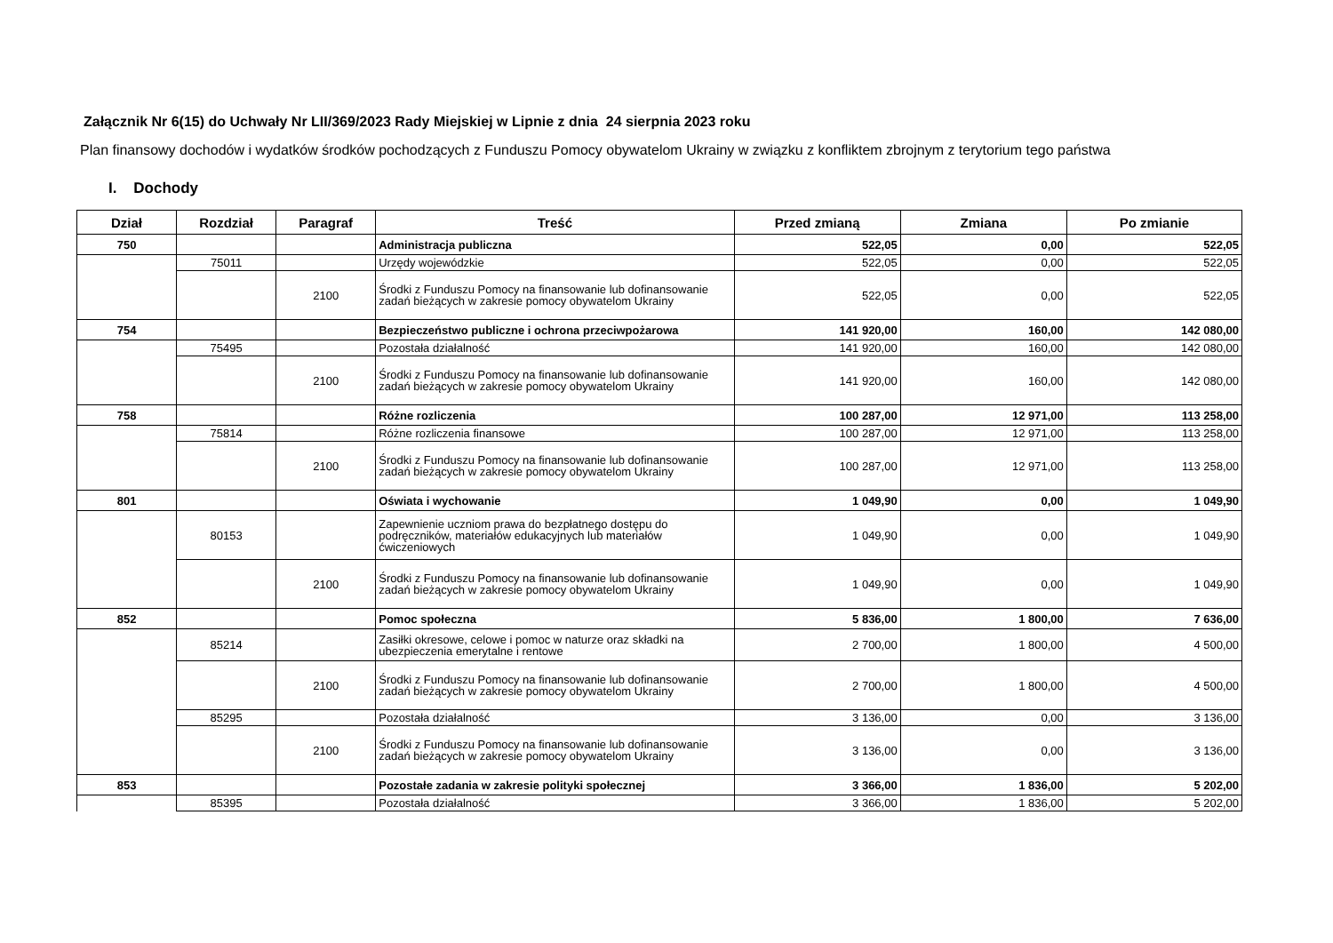Załącznik Nr 6(15) do Uchwały Nr LII/369/2023 Rady Miejskiej w Lipnie z dnia 24 sierpnia 2023 roku
Plan finansowy dochodów i wydatków środków pochodzących z Funduszu Pomocy obywatelom Ukrainy w związku z konfliktem zbrojnym z terytorium tego państwa
I. Dochody
| Dział | Rozdział | Paragraf | Treść | Przed zmianą | Zmiana | Po zmianie |
| --- | --- | --- | --- | --- | --- | --- |
| 750 | | | Administracja publiczna | 522,05 | 0,00 | 522,05 |
| | 75011 | | Urzędy wojewódzkie | 522,05 | 0,00 | 522,05 |
| | | 2100 | Środki z Funduszu Pomocy na finansowanie lub dofinansowanie zadań bieżących w zakresie pomocy obywatelom Ukrainy | 522,05 | 0,00 | 522,05 |
| 754 | | | Bezpieczeństwo publiczne i ochrona przeciwpożarowa | 141 920,00 | 160,00 | 142 080,00 |
| | 75495 | | Pozostała działalność | 141 920,00 | 160,00 | 142 080,00 |
| | | 2100 | Środki z Funduszu Pomocy na finansowanie lub dofinansowanie zadań bieżących w zakresie pomocy obywatelom Ukrainy | 141 920,00 | 160,00 | 142 080,00 |
| 758 | | | Różne rozliczenia | 100 287,00 | 12 971,00 | 113 258,00 |
| | 75814 | | Różne rozliczenia finansowe | 100 287,00 | 12 971,00 | 113 258,00 |
| | | 2100 | Środki z Funduszu Pomocy na finansowanie lub dofinansowanie zadań bieżących w zakresie pomocy obywatelom Ukrainy | 100 287,00 | 12 971,00 | 113 258,00 |
| 801 | | | Oświata i wychowanie | 1 049,90 | 0,00 | 1 049,90 |
| | 80153 | | Zapewnienie uczniom prawa do bezpłatnego dostępu do podręczników, materiałów edukacyjnych lub materiałów ćwiczeniowych | 1 049,90 | 0,00 | 1 049,90 |
| | | 2100 | Środki z Funduszu Pomocy na finansowanie lub dofinansowanie zadań bieżących w zakresie pomocy obywatelom Ukrainy | 1 049,90 | 0,00 | 1 049,90 |
| 852 | | | Pomoc społeczna | 5 836,00 | 1 800,00 | 7 636,00 |
| | 85214 | | Zasiłki okresowe, celowe i pomoc w naturze oraz składki na ubezpieczenia emerytalne i rentowe | 2 700,00 | 1 800,00 | 4 500,00 |
| | | 2100 | Środki z Funduszu Pomocy na finansowanie lub dofinansowanie zadań bieżących w zakresie pomocy obywatelom Ukrainy | 2 700,00 | 1 800,00 | 4 500,00 |
| | 85295 | | Pozostała działalność | 3 136,00 | 0,00 | 3 136,00 |
| | | 2100 | Środki z Funduszu Pomocy na finansowanie lub dofinansowanie zadań bieżących w zakresie pomocy obywatelom Ukrainy | 3 136,00 | 0,00 | 3 136,00 |
| 853 | | | Pozostałe zadania w zakresie polityki społecznej | 3 366,00 | 1 836,00 | 5 202,00 |
| | 85395 | | Pozostała działalność | 3 366,00 | 1 836,00 | 5 202,00 |